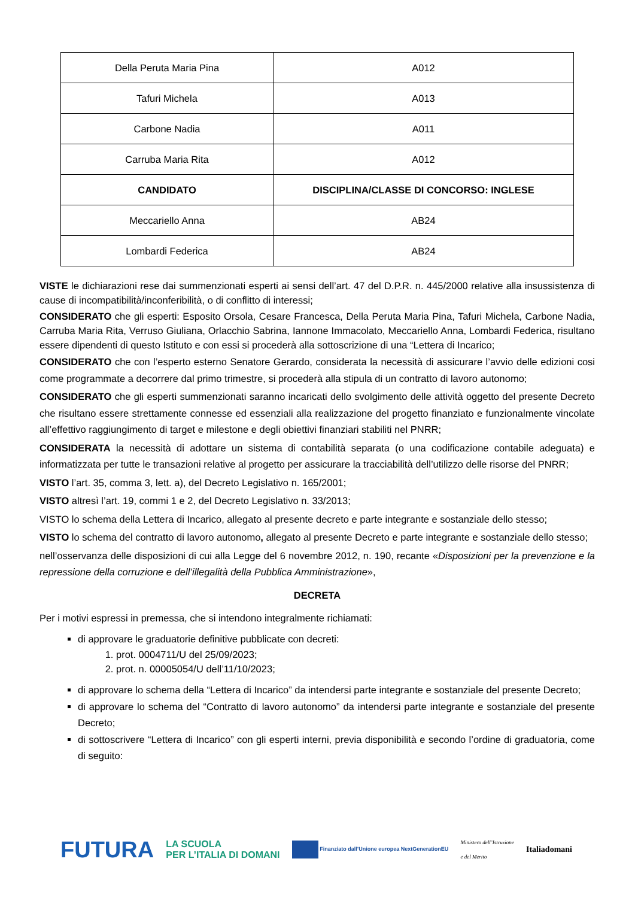| Della Peruta Maria Pina | A012 |
| Tafuri Michela | A013 |
| Carbone Nadia | A011 |
| Carruba Maria Rita | A012 |
| CANDIDATO | DISCIPLINA/CLASSE DI CONCORSO: INGLESE |
| Meccariello Anna | AB24 |
| Lombardi Federica | AB24 |
VISTE le dichiarazioni rese dai summenzionati esperti ai sensi dell’art. 47 del D.P.R. n. 445/2000 relative alla insussistenza di cause di incompatibilità/inconferibilità, o di conflitto di interessi;
CONSIDERATO che gli esperti: Esposito Orsola, Cesare Francesca, Della Peruta Maria Pina, Tafuri Michela, Carbone Nadia, Carruba Maria Rita, Verruso Giuliana, Orlacchio Sabrina, Iannone Immacolato, Meccariello Anna, Lombardi Federica, risultano essere dipendenti di questo Istituto e con essi si procederà alla sottoscrizione di una “Lettera di Incarico;
CONSIDERATO che con l’esperto esterno Senatore Gerardo, considerata la necessità di assicurare l’avvio delle edizioni cosi come programmate a decorrere dal primo trimestre, si procederà alla stipula di un contratto di lavoro autonomo;
CONSIDERATO che gli esperti summenzionati saranno incaricati dello svolgimento delle attività oggetto del presente Decreto che risultano essere strettamente connesse ed essenziali alla realizzazione del progetto finanziato e funzionalmente vincolate all’effettivo raggiungimento di target e milestone e degli obiettivi finanziari stabiliti nel PNRR;
CONSIDERATA la necessità di adottare un sistema di contabilità separata (o una codificazione contabile adeguata) e informatizzata per tutte le transazioni relative al progetto per assicurare la tracciabilità dell’utilizzo delle risorse del PNRR;
VISTO l’art. 35, comma 3, lett. a), del Decreto Legislativo n. 165/2001;
VISTO altresì l’art. 19, commi 1 e 2, del Decreto Legislativo n. 33/2013;
VISTO lo schema della Lettera di Incarico, allegato al presente decreto e parte integrante e sostanziale dello stesso;
VISTO lo schema del contratto di lavoro autonomo, allegato al presente Decreto e parte integrante e sostanziale dello stesso;
nell’osservanza delle disposizioni di cui alla Legge del 6 novembre 2012, n. 190, recante «Disposizioni per la prevenzione e la repressione della corruzione e dell’illegalità della Pubblica Amministrazione»,
DECRETA
Per i motivi espressi in premessa, che si intendono integralmente richiamati:
di approvare le graduatorie definitive pubblicate con decreti:
1. prot. 0004711/U del 25/09/2023;
2. prot. n. 00005054/U dell’11/10/2023;
di approvare lo schema della “Lettera di Incarico” da intendersi parte integrante e sostanziale del presente Decreto;
di approvare lo schema del “Contratto di lavoro autonomo” da intendersi parte integrante e sostanziale del presente Decreto;
di sottoscrivere “Lettera di Incarico” con gli esperti interni, previa disponibilità e secondo l’ordine di graduatoria, come di seguito:
FUTURA LA SCUOLA
PER L’ITALIA DI DOMANI Finanziato dall’Unione europea NextGenerationEU Ministero dell’Istruzione
e del Merito Italiadomani